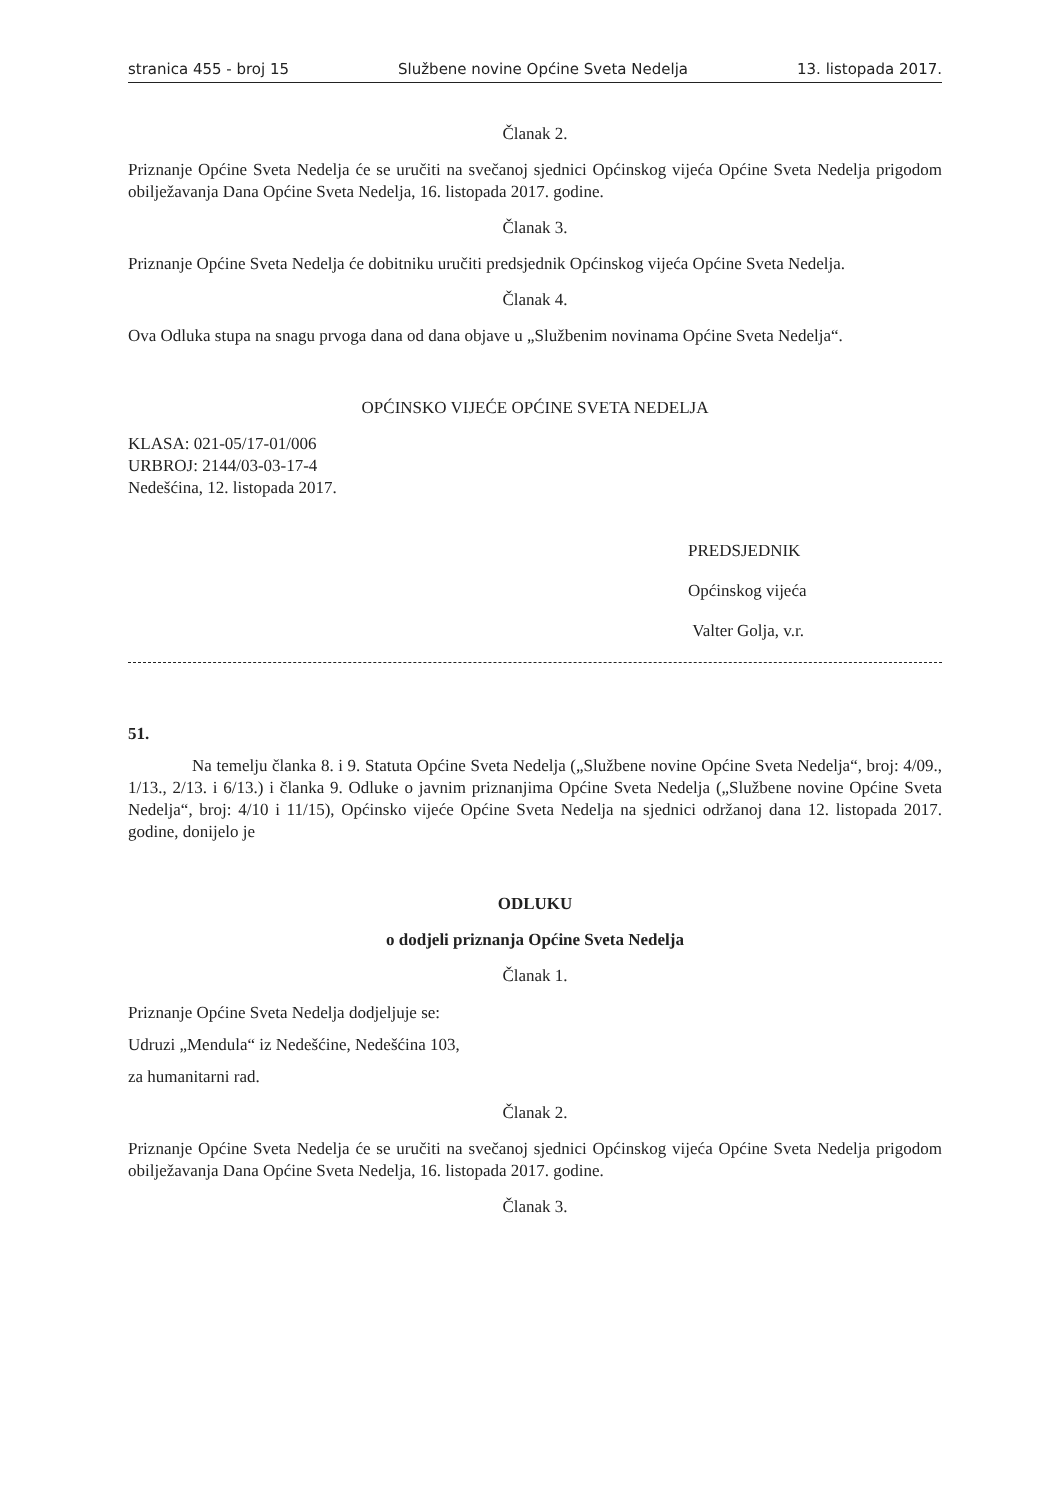stranica 455 - broj 15 Službene novine Općine Sveta Nedelja 13. listopada 2017.
Članak 2.
Priznanje Općine Sveta Nedelja će se uručiti na svečanoj sjednici Općinskog vijeća Općine Sveta Nedelja prigodom obilježavanja Dana Općine Sveta Nedelja, 16. listopada 2017. godine.
Članak 3.
Priznanje Općine Sveta Nedelja će dobitniku uručiti predsjednik Općinskog vijeća Općine Sveta Nedelja.
Članak 4.
Ova Odluka stupa na snagu prvoga dana od dana objave u „Službenim novinama Općine Sveta Nedelja“.
OPĆINSKO VIJEĆE OPĆINE SVETA NEDELJA
KLASA: 021-05/17-01/006
URBROJ: 2144/03-03-17-4
Nedešćina, 12. listopada 2017.
PREDSJEDNIK
Općinskog vijeća
Valter Golja, v.r.
51.
Na temelju članka 8. i 9. Statuta Općine Sveta Nedelja („Službene novine Općine Sveta Nedelja“, broj: 4/09., 1/13., 2/13. i 6/13.) i članka 9. Odluke o javnim priznanjima Općine Sveta Nedelja („Službene novine Općine Sveta Nedelja“, broj: 4/10 i 11/15), Općinsko vijeće Općine Sveta Nedelja na sjednici održanoj dana 12. listopada 2017. godine, donijelo je
ODLUKU
o dodjeli priznanja Općine Sveta Nedelja
Članak 1.
Priznanje Općine Sveta Nedelja dodjeljuje se:
Udruzi „Mendula“ iz Nedešćine, Nedešćina 103,
za humanitarni rad.
Članak 2.
Priznanje Općine Sveta Nedelja će se uručiti na svečanoj sjednici Općinskog vijeća Općine Sveta Nedelja prigodom obilježavanja Dana Općine Sveta Nedelja, 16. listopada 2017. godine.
Članak 3.